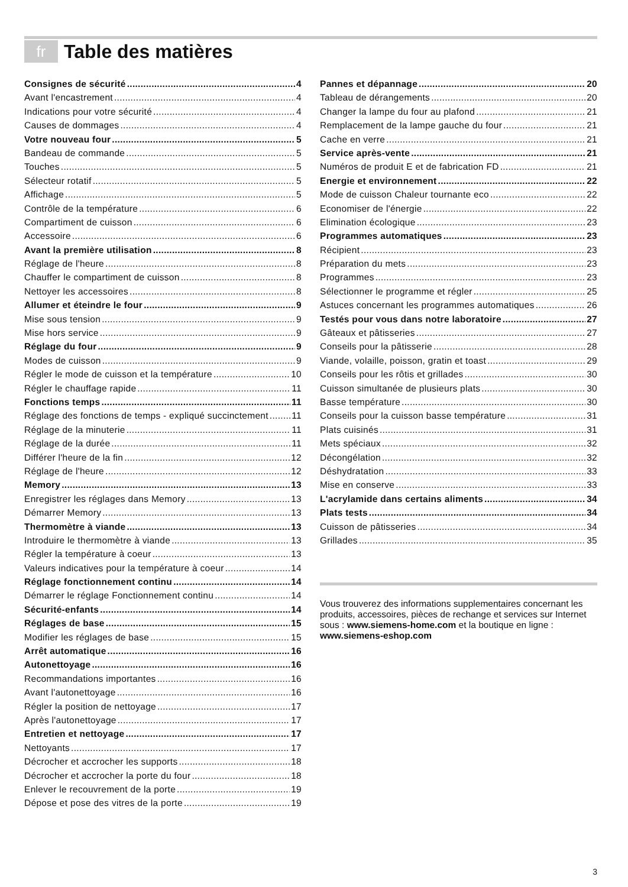fr
Table des matières
Consignes de sécurité 4
Avant l'encastrement 4
Indications pour votre sécurité 4
Causes de dommages 4
Votre nouveau four 5
Bandeau de commande 5
Touches 5
Sélecteur rotatif 5
Affichage 5
Contrôle de la température 6
Compartiment de cuisson 6
Accessoire 6
Avant la première utilisation 8
Réglage de l'heure 8
Chauffer le compartiment de cuisson 8
Nettoyer les accessoires 8
Allumer et éteindre le four 9
Mise sous tension 9
Mise hors service 9
Réglage du four 9
Modes de cuisson 9
Régler le mode de cuisson et la température 10
Régler le chauffage rapide 11
Fonctions temps 11
Réglage des fonctions de temps - expliqué succinctement 11
Réglage de la minuterie 11
Réglage de la durée 11
Différer l'heure de la fin 12
Réglage de l'heure 12
Memory 13
Enregistrer les réglages dans Memory 13
Démarrer Memory 13
Thermomètre à viande 13
Introduire le thermomètre à viande 13
Régler la température à coeur 13
Valeurs indicatives pour la température à coeur 14
Réglage fonctionnement continu 14
Démarrer le réglage Fonctionnement continu 14
Sécurité-enfants 14
Réglages de base 15
Modifier les réglages de base 15
Arrêt automatique 16
Autonettoyage 16
Recommandations importantes 16
Avant l'autonettoyage 16
Régler la position de nettoyage 17
Après l'autonettoyage 17
Entretien et nettoyage 17
Nettoyants 17
Décrocher et accrocher les supports 18
Décrocher et accrocher la porte du four 18
Enlever le recouvrement de la porte 19
Dépose et pose des vitres de la porte 19
Pannes et dépannage 20
Tableau de dérangements 20
Changer la lampe du four au plafond 21
Remplacement de la lampe gauche du four 21
Cache en verre 21
Service après-vente 21
Numéros de produit E et de fabrication FD 21
Energie et environnement 22
Mode de cuisson Chaleur tournante eco 22
Economiser de l'énergie 22
Elimination écologique 23
Programmes automatiques 23
Récipient 23
Préparation du mets 23
Programmes 23
Sélectionner le programme et régler 25
Astuces concernant les programmes automatiques 26
Testés pour vous dans notre laboratoire 27
Gâteaux et pâtisseries 27
Conseils pour la pâtisserie 28
Viande, volaille, poisson, gratin et toast 29
Conseils pour les rôtis et grillades 30
Cuisson simultanée de plusieurs plats 30
Basse température 30
Conseils pour la cuisson basse température 31
Plats cuisinés 31
Mets spéciaux 32
Décongélation 32
Déshydratation 33
Mise en conserve 33
L'acrylamide dans certains aliments 34
Plats tests 34
Cuisson de pâtisseries 34
Grillades 35
Vous trouverez des informations supplementaires concernant les produits, accessoires, pièces de rechange et services sur Internet sous : www.siemens-home.com et la boutique en ligne : www.siemens-eshop.com
3